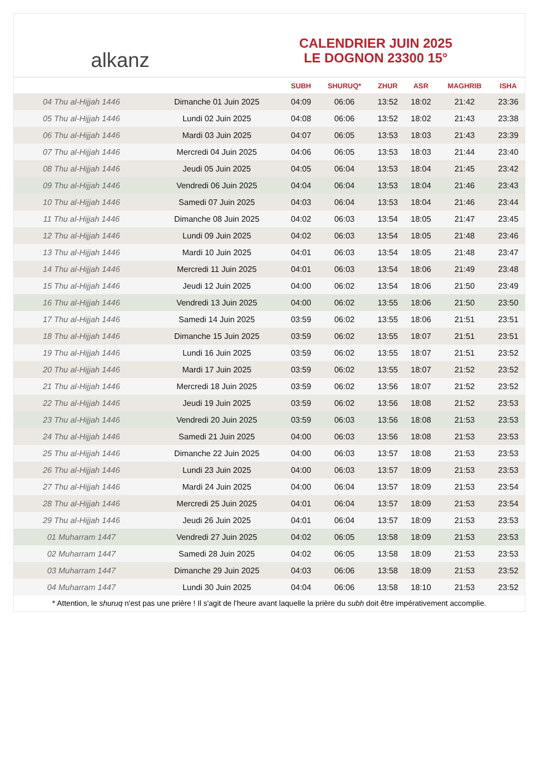alkanz
CALENDRIER JUIN 2025
LE DOGNON 23300 15°
| | | SUBH | SHURUQ* | ZHUR | ASR | MAGHRIB | ISHA |
| --- | --- | --- | --- | --- | --- | --- | --- |
| 04 Thu al-Hijjah 1446 | Dimanche 01 Juin 2025 | 04:09 | 06:06 | 13:52 | 18:02 | 21:42 | 23:36 |
| 05 Thu al-Hijjah 1446 | Lundi 02 Juin 2025 | 04:08 | 06:06 | 13:52 | 18:02 | 21:43 | 23:38 |
| 06 Thu al-Hijjah 1446 | Mardi 03 Juin 2025 | 04:07 | 06:05 | 13:53 | 18:03 | 21:43 | 23:39 |
| 07 Thu al-Hijjah 1446 | Mercredi 04 Juin 2025 | 04:06 | 06:05 | 13:53 | 18:03 | 21:44 | 23:40 |
| 08 Thu al-Hijjah 1446 | Jeudi 05 Juin 2025 | 04:05 | 06:04 | 13:53 | 18:04 | 21:45 | 23:42 |
| 09 Thu al-Hijjah 1446 | Vendredi 06 Juin 2025 | 04:04 | 06:04 | 13:53 | 18:04 | 21:46 | 23:43 |
| 10 Thu al-Hijjah 1446 | Samedi 07 Juin 2025 | 04:03 | 06:04 | 13:53 | 18:04 | 21:46 | 23:44 |
| 11 Thu al-Hijjah 1446 | Dimanche 08 Juin 2025 | 04:02 | 06:03 | 13:54 | 18:05 | 21:47 | 23:45 |
| 12 Thu al-Hijjah 1446 | Lundi 09 Juin 2025 | 04:02 | 06:03 | 13:54 | 18:05 | 21:48 | 23:46 |
| 13 Thu al-Hijjah 1446 | Mardi 10 Juin 2025 | 04:01 | 06:03 | 13:54 | 18:05 | 21:48 | 23:47 |
| 14 Thu al-Hijjah 1446 | Mercredi 11 Juin 2025 | 04:01 | 06:03 | 13:54 | 18:06 | 21:49 | 23:48 |
| 15 Thu al-Hijjah 1446 | Jeudi 12 Juin 2025 | 04:00 | 06:02 | 13:54 | 18:06 | 21:50 | 23:49 |
| 16 Thu al-Hijjah 1446 | Vendredi 13 Juin 2025 | 04:00 | 06:02 | 13:55 | 18:06 | 21:50 | 23:50 |
| 17 Thu al-Hijjah 1446 | Samedi 14 Juin 2025 | 03:59 | 06:02 | 13:55 | 18:06 | 21:51 | 23:51 |
| 18 Thu al-Hijjah 1446 | Dimanche 15 Juin 2025 | 03:59 | 06:02 | 13:55 | 18:07 | 21:51 | 23:51 |
| 19 Thu al-Hijjah 1446 | Lundi 16 Juin 2025 | 03:59 | 06:02 | 13:55 | 18:07 | 21:51 | 23:52 |
| 20 Thu al-Hijjah 1446 | Mardi 17 Juin 2025 | 03:59 | 06:02 | 13:55 | 18:07 | 21:52 | 23:52 |
| 21 Thu al-Hijjah 1446 | Mercredi 18 Juin 2025 | 03:59 | 06:02 | 13:56 | 18:07 | 21:52 | 23:52 |
| 22 Thu al-Hijjah 1446 | Jeudi 19 Juin 2025 | 03:59 | 06:02 | 13:56 | 18:08 | 21:52 | 23:53 |
| 23 Thu al-Hijjah 1446 | Vendredi 20 Juin 2025 | 03:59 | 06:03 | 13:56 | 18:08 | 21:53 | 23:53 |
| 24 Thu al-Hijjah 1446 | Samedi 21 Juin 2025 | 04:00 | 06:03 | 13:56 | 18:08 | 21:53 | 23:53 |
| 25 Thu al-Hijjah 1446 | Dimanche 22 Juin 2025 | 04:00 | 06:03 | 13:57 | 18:08 | 21:53 | 23:53 |
| 26 Thu al-Hijjah 1446 | Lundi 23 Juin 2025 | 04:00 | 06:03 | 13:57 | 18:09 | 21:53 | 23:53 |
| 27 Thu al-Hijjah 1446 | Mardi 24 Juin 2025 | 04:00 | 06:04 | 13:57 | 18:09 | 21:53 | 23:54 |
| 28 Thu al-Hijjah 1446 | Mercredi 25 Juin 2025 | 04:01 | 06:04 | 13:57 | 18:09 | 21:53 | 23:54 |
| 29 Thu al-Hijjah 1446 | Jeudi 26 Juin 2025 | 04:01 | 06:04 | 13:57 | 18:09 | 21:53 | 23:53 |
| 01 Muharram 1447 | Vendredi 27 Juin 2025 | 04:02 | 06:05 | 13:58 | 18:09 | 21:53 | 23:53 |
| 02 Muharram 1447 | Samedi 28 Juin 2025 | 04:02 | 06:05 | 13:58 | 18:09 | 21:53 | 23:53 |
| 03 Muharram 1447 | Dimanche 29 Juin 2025 | 04:03 | 06:06 | 13:58 | 18:09 | 21:53 | 23:52 |
| 04 Muharram 1447 | Lundi 30 Juin 2025 | 04:04 | 06:06 | 13:58 | 18:10 | 21:53 | 23:52 |
* Attention, le shuruq n'est pas une prière ! Il s'agit de l'heure avant laquelle la prière du subh doit être impérativement accomplie.